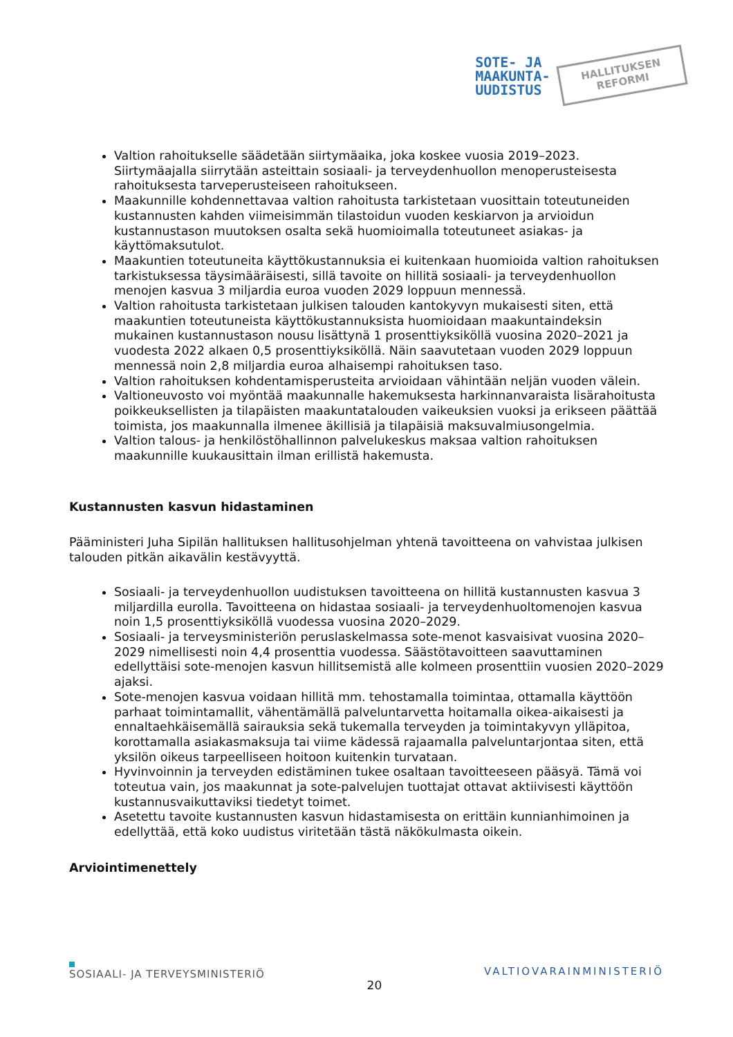SOTE- JA
MAAKUNTA-
UUDISTUS
HALLITUKSEN
REFORMI
Valtion rahoitukselle säädetään siirtymäaika, joka koskee vuosia 2019–2023. Siirtymäajalla siirrytään asteittain sosiaali- ja terveydenhuollon menoperusteisesta rahoituksesta tarveperusteiseen rahoitukseen.
Maakunnille kohdennettavaa valtion rahoitusta tarkistetaan vuosittain toteutuneiden kustannusten kahden viimeisimmän tilastoidun vuoden keskiarvon ja arvioidun kustannustason muutoksen osalta sekä huomioimalla toteutuneet asiakas- ja käyttömaksutulot.
Maakuntien toteutuneita käyttökustannuksia ei kuitenkaan huomioida valtion rahoituksen tarkistuksessa täysimääräisesti, sillä tavoite on hillitä sosiaali- ja terveydenhuollon menojen kasvua 3 miljardia euroa vuoden 2029 loppuun mennessä.
Valtion rahoitusta tarkistetaan julkisen talouden kantokyvyn mukaisesti siten, että maakuntien toteutuneista käyttökustannuksista huomioidaan maakuntaindeksin mukainen kustannustason nousu lisättynä 1 prosenttiyksiköllä vuosina 2020–2021 ja vuodesta 2022 alkaen 0,5 prosenttiyksiköllä. Näin saavutetaan vuoden 2029 loppuun mennessä noin 2,8 miljardia euroa alhaisempi rahoituksen taso.
Valtion rahoituksen kohdentamisperusteita arvioidaan vähintään neljän vuoden välein.
Valtioneuvosto voi myöntää maakunnalle hakemuksesta harkinnanvaraista lisärahoitusta poikkeuksellisten ja tilapäisten maakuntatalouden vaikeuksien vuoksi ja erikseen päättää toimista, jos maakunnalla ilmenee äkillisiä ja tilapäisiä maksuvalmiusongelmia.
Valtion talous- ja henkilöstöhallinnon palvelukeskus maksaa valtion rahoituksen maakunnille kuukausittain ilman erillistä hakemusta.
Kustannusten kasvun hidastaminen
Pääministeri Juha Sipilän hallituksen hallitusohjelman yhtenä tavoitteena on vahvistaa julkisen talouden pitkän aikavälin kestävyyttä.
Sosiaali- ja terveydenhuollon uudistuksen tavoitteena on hillitä kustannusten kasvua 3 miljardilla eurolla. Tavoitteena on hidastaa sosiaali- ja terveydenhuoltomenojen kasvua noin 1,5 prosenttiyksiköllä vuodessa vuosina 2020–2029.
Sosiaali- ja terveysministeriön peruslaskelmassa sote-menot kasvaisivat vuosina 2020–2029 nimellisesti noin 4,4 prosenttia vuodessa. Säästötavoitteen saavuttaminen edellyttäisi sote-menojen kasvun hillitsemistä alle kolmeen prosenttiin vuosien 2020–2029 ajaksi.
Sote-menojen kasvua voidaan hillitä mm. tehostamalla toimintaa, ottamalla käyttöön parhaat toimintamallit, vähentämällä palveluntarvetta hoitamalla oikea-aikaisesti ja ennaltaehkäisemällä sairauksia sekä tukemalla terveyden ja toimintakyvyn ylläpitoa, korottamalla asiakasmaksuja tai viime kädessä rajaamalla palveluntarjontaa siten, että yksilön oikeus tarpeelliseen hoitoon kuitenkin turvataan.
Hyvinvoinnin ja terveyden edistäminen tukee osaltaan tavoitteeseen pääsyä. Tämä voi toteutua vain, jos maakunnat ja sote-palvelujen tuottajat ottavat aktiivisesti käyttöön kustannusvaikuttaviksi tiedetyt toimet.
Asetettu tavoite kustannusten kasvun hidastamisesta on erittäin kunnianhimoinen ja edellyttää, että koko uudistus viritetään tästä näkökulmasta oikein.
Arviointimenettely
SOSIAALI- JA TERVEYSMINISTERIÖ
20
VALTIOVARAINMINISTERIÖ